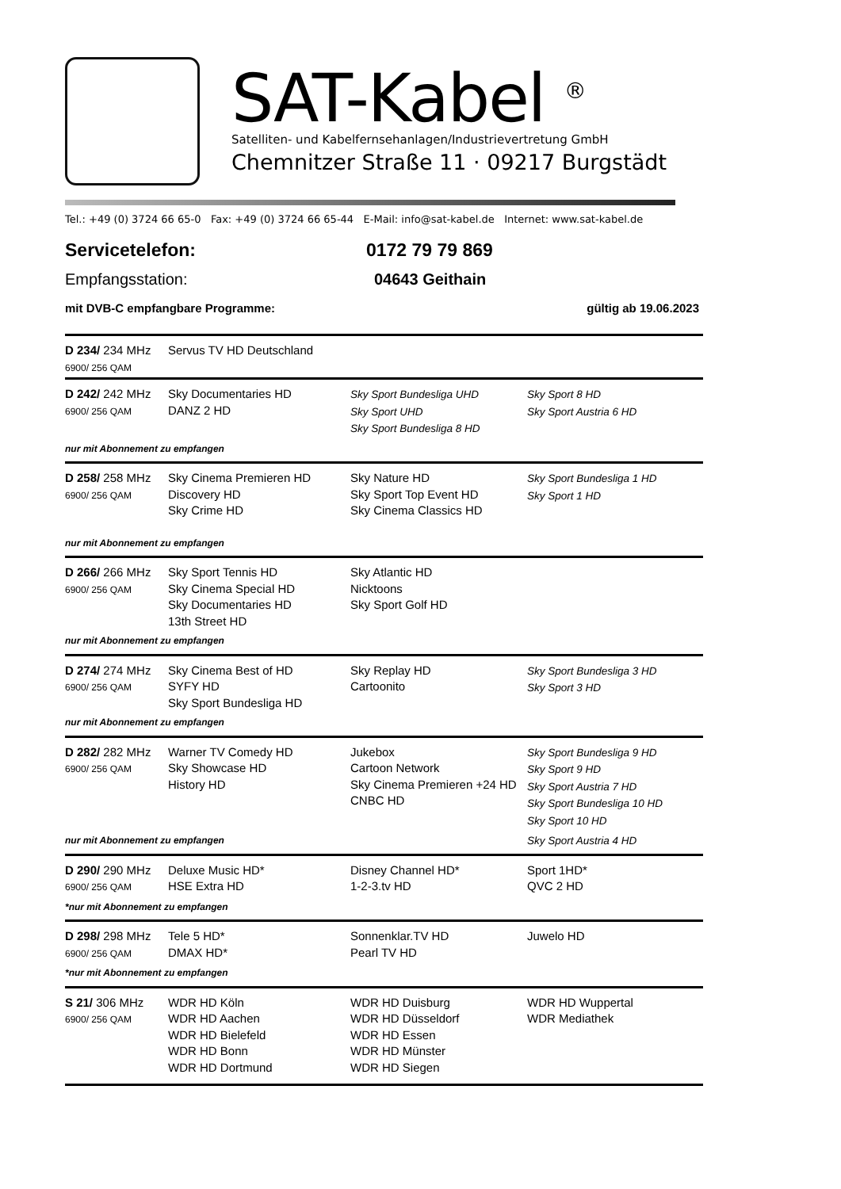SAT-Kabel <sup>®</sup>
Satelliten- und Kabelfernsehanlagen/Industrievertretung GmbH
Chemnitzer Straße 11 · 09217 Burgstädt
Tel.: +49 (0) 3724 66 65-0 Fax: +49 (0) 3724 66 65-44 E-Mail: info@sat-kabel.de Internet: www.sat-kabel.de
Servicetelefon: 0172 79 79 869
Empfangsstation: 04643 Geithain
mit DVB-C empfangbare Programme: gültig ab 19.06.2023
| D 234/ 234 MHz 6900/ 256 QAM | Servus TV HD Deutschland | | |
| D 242/ 242 MHz 6900/ 256 QAM | Sky Documentaries HD DANZ 2 HD | Sky Sport Bundesliga UHD Sky Sport UHD Sky Sport Bundesliga 8 HD | Sky Sport 8 HD Sky Sport Austria 6 HD |
| nur mit Abonnement zu empfangen | | | |
| D 258/ 258 MHz 6900/ 256 QAM | Sky Cinema Premieren HD Discovery HD Sky Crime HD | Sky Nature HD Sky Sport Top Event HD Sky Cinema Classics HD | Sky Sport Bundesliga 1 HD Sky Sport 1 HD |
| nur mit Abonnement zu empfangen | | | |
| D 266/ 266 MHz 6900/ 256 QAM | Sky Sport Tennis HD Sky Cinema Special HD Sky Documentaries HD 13th Street HD | Sky Atlantic HD Nicktoons Sky Sport Golf HD | |
| nur mit Abonnement zu empfangen | | | |
| D 274/ 274 MHz 6900/ 256 QAM | Sky Cinema Best of HD SYFY HD Sky Sport Bundesliga HD | Sky Replay HD Cartoonito | Sky Sport Bundesliga 3 HD Sky Sport 3 HD |
| nur mit Abonnement zu empfangen | | | |
| D 282/ 282 MHz 6900/ 256 QAM | Warner TV Comedy HD Sky Showcase HD History HD | Jukebox Cartoon Network Sky Cinema Premieren +24 HD CNBC HD | Sky Sport Bundesliga 9 HD Sky Sport 9 HD Sky Sport Austria 7 HD Sky Sport Bundesliga 10 HD Sky Sport 10 HD |
| nur mit Abonnement zu empfangen | | | Sky Sport Austria 4 HD |
| D 290/ 290 MHz 6900/ 256 QAM | Deluxe Music HD* HSE Extra HD | Disney Channel HD* 1-2-3.tv HD | Sport 1HD* QVC 2 HD |
| *nur mit Abonnement zu empfangen | | | |
| D 298/ 298 MHz 6900/ 256 QAM | Tele 5 HD* DMAX HD* | Sonnenklar.TV HD Pearl TV HD | Juwelo HD |
| *nur mit Abonnement zu empfangen | | | |
| S 21/ 306 MHz 6900/ 256 QAM | WDR HD Köln WDR HD Aachen WDR HD Bielefeld WDR HD Bonn WDR HD Dortmund | WDR HD Duisburg WDR HD Düsseldorf WDR HD Essen WDR HD Münster WDR HD Siegen | WDR HD Wuppertal WDR Mediathek |